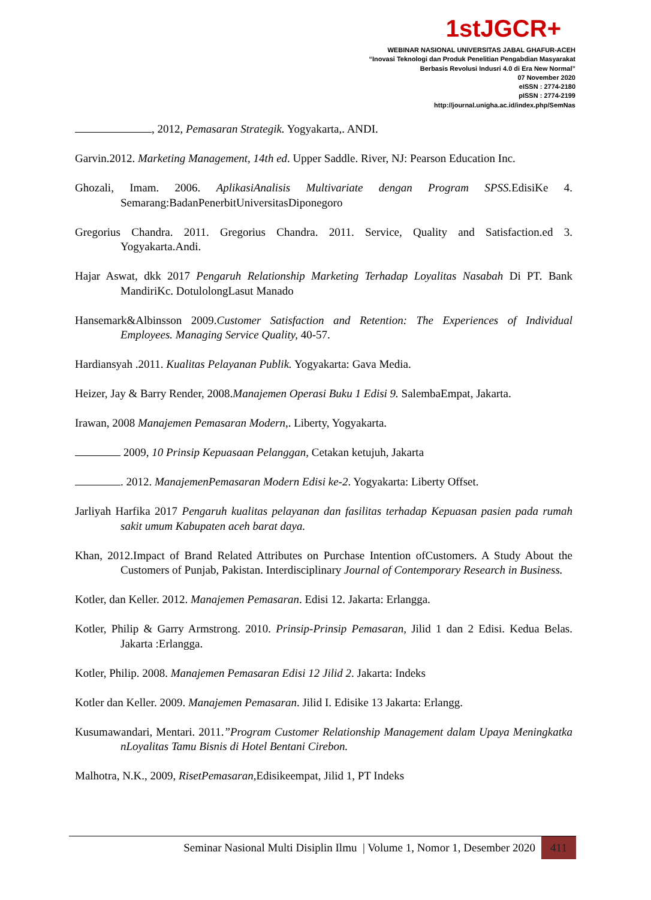1stJGCR+
WEBINAR NASIONAL UNIVERSITAS JABAL GHAFUR-ACEH
“Inovasi Teknologi dan Produk Penelitian Pengabdian Masyarakat
Berbasis Revolusi Indusri 4.0 di Era New Normal”
07 November 2020
eISSN : 2774-2180
pISSN : 2774-2199
http://journal.unigha.ac.id/index.php/SemNas
, 2012, Pemasaran Strategik. Yogyakarta,. ANDI.
Garvin.2012. Marketing Management, 14th ed. Upper Saddle. River, NJ: Pearson Education Inc.
Ghozali, Imam. 2006. AplikasiAnalisis Multivariate dengan Program SPSS. EdisiKe 4. Semarang:BadanPenerbitUniversitasDiponegoro
Gregorius Chandra. 2011. Gregorius Chandra. 2011. Service, Quality and Satisfaction.ed 3. Yogyakarta.Andi.
Hajar Aswat, dkk 2017 Pengaruh Relationship Marketing Terhadap Loyalitas Nasabah Di PT. Bank MandiriKc. DotulolongLasut Manado
Hansemark&Albinsson 2009.Customer Satisfaction and Retention: The Experiences of Individual Employees. Managing Service Quality, 40-57.
Hardiansyah .2011. Kualitas Pelayanan Publik. Yogyakarta: Gava Media.
Heizer, Jay & Barry Render, 2008.Manajemen Operasi Buku 1 Edisi 9. SalembaEmpat, Jakarta.
Irawan, 2008 Manajemen Pemasaran Modern,. Liberty, Yogyakarta.
2009, 10 Prinsip Kepuasaan Pelanggan, Cetakan ketujuh, Jakarta
. 2012. ManajemenPemasaran Modern Edisi ke-2. Yogyakarta: Liberty Offset.
Jarliyah Harfika 2017 Pengaruh kualitas pelayanan dan fasilitas terhadap Kepuasan pasien pada rumah sakit umum Kabupaten aceh barat daya.
Khan, 2012.Impact of Brand Related Attributes on Purchase Intention ofCustomers. A Study About the Customers of Punjab, Pakistan. Interdisciplinary Journal of Contemporary Research in Business.
Kotler, dan Keller. 2012. Manajemen Pemasaran. Edisi 12. Jakarta: Erlangga.
Kotler, Philip & Garry Armstrong. 2010. Prinsip-Prinsip Pemasaran, Jilid 1 dan 2 Edisi. Kedua Belas. Jakarta :Erlangga.
Kotler, Philip. 2008. Manajemen Pemasaran Edisi 12 Jilid 2. Jakarta: Indeks
Kotler dan Keller. 2009. Manajemen Pemasaran. Jilid I. Edisike 13 Jakarta: Erlangg.
Kusumawandari, Mentari. 2011.”Program Customer Relationship Management dalam Upaya Meningkatka nLoyalitas Tamu Bisnis di Hotel Bentani Cirebon.
Malhotra, N.K., 2009, RisetPemasaran, Edisikeempat, Jilid 1, PT Indeks
Seminar Nasional Multi Disiplin Ilmu | Volume 1, Nomor 1, Desember 2020 411